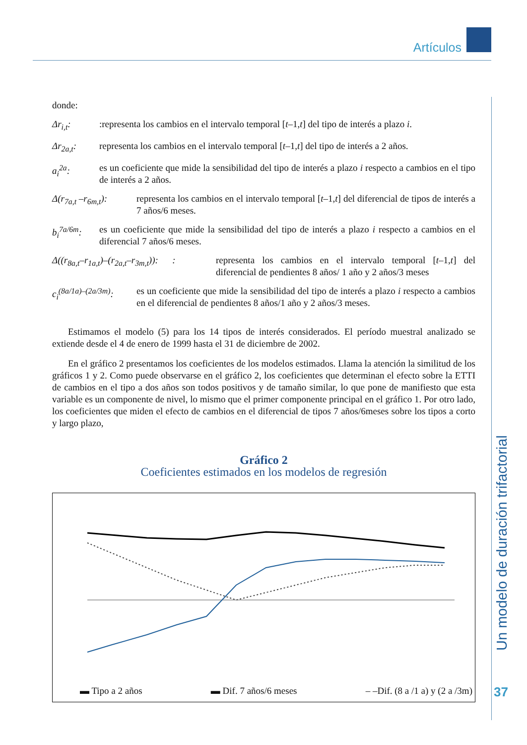Artículos
Un modelo de duración trifactorial
37
donde:
Δr<sub>i,t</sub>: :representa los cambios en el intervalo temporal [t–1,t] del tipo de interés a plazo i.
Δr<sub>2a,t</sub>: representa los cambios en el intervalo temporal [t–1,t] del tipo de interés a 2 años.
a<sub>i</sub><sup>2a</sup>: es un coeficiente que mide la sensibilidad del tipo de interés a plazo i respecto a cambios en el tipo de interés a 2 años.
Δ(r<sub>7a,t</sub> –r<sub>6m,t</sub>): representa los cambios en el intervalo temporal [t–1,t] del diferencial de tipos de interés a 7 años/6 meses.
b<sub>i</sub><sup>7a/6m</sup>: es un coeficiente que mide la sensibilidad del tipo de interés a plazo i respecto a cambios en el diferencial 7 años/6 meses.
Δ((r<sub>8a,t</sub>–r<sub>1a,t</sub>)–(r<sub>2a,t</sub>–r<sub>3m,t</sub>)): :
representa los cambios en el intervalo temporal [t–1,t] del diferencial de pendientes 8 años/ 1 año y 2 años/3 meses
c<sub>i</sub><sup>(8a/1a)–(2a/3m)</sup>: es un coeficiente que mide la sensibilidad del tipo de interés a plazo i respecto a cambios en el diferencial de pendientes 8 años/1 año y 2 años/3 meses.
Estimamos el modelo (5) para los 14 tipos de interés considerados. El período muestral analizado se extiende desde el 4 de enero de 1999 hasta el 31 de diciembre de 2002.
En el gráfico 2 presentamos los coeficientes de los modelos estimados. Llama la atención la similitud de los gráficos 1 y 2. Como puede observarse en el gráfico 2, los coeficientes que determinan el efecto sobre la ETTI de cambios en el tipo a dos años son todos positivos y de tamaño similar, lo que pone de manifiesto que esta variable es un componente de nivel, lo mismo que el primer componente principal en el gráfico 1. Por otro lado, los coeficientes que miden el efecto de cambios en el diferencial de tipos 7 años/6meses sobre los tipos a corto y largo plazo,
Gráfico 2
Coeficientes estimados en los modelos de regresión
▬ Tipo a 2 años ▬ Dif. 7 años/6 meses – –Dif. (8 a /1 a) y (2 a /3m)